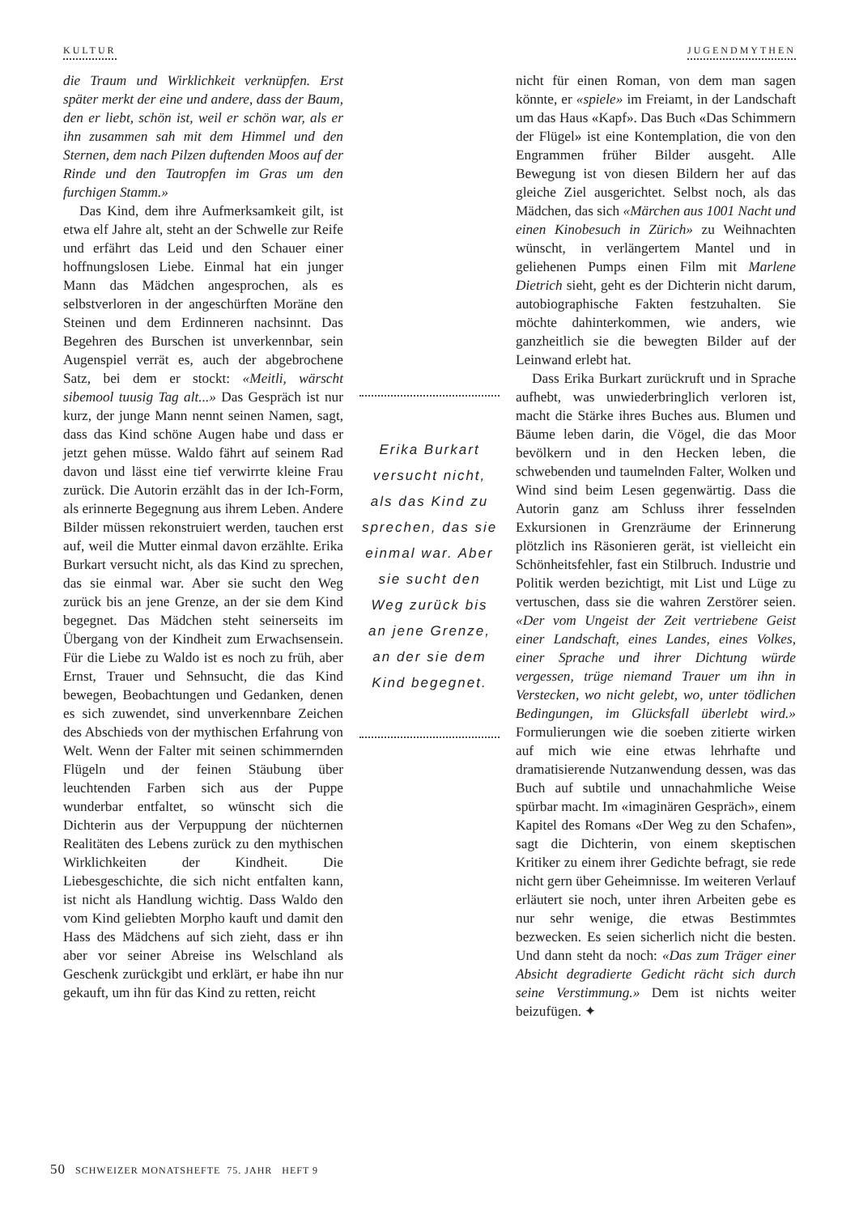KULTUR JUGENDMYTHEN
die Traum und Wirklichkeit verknüpfen. Erst später merkt der eine und andere, dass der Baum, den er liebt, schön ist, weil er schön war, als er ihn zusammen sah mit dem Himmel und den Sternen, dem nach Pilzen duftenden Moos auf der Rinde und den Tautropfen im Gras um den furchigen Stamm.»
Das Kind, dem ihre Aufmerksamkeit gilt, ist etwa elf Jahre alt, steht an der Schwelle zur Reife und erfährt das Leid und den Schauer einer hoffnungslosen Liebe. Einmal hat ein junger Mann das Mädchen angesprochen, als es selbstverloren in der angeschürften Moräne den Steinen und dem Erdinneren nachsinnt. Das Begehren des Burschen ist unverkennbar, sein Augenspiel verrät es, auch der abgebrochene Satz, bei dem er stockt: «Meitli, wärscht sibemool tuusig Tag alt...» Das Gespräch ist nur kurz, der junge Mann nennt seinen Namen, sagt, dass das Kind schöne Augen habe und dass er jetzt gehen müsse. Waldo fährt auf seinem Rad davon und lässt eine tief verwirrte kleine Frau zurück. Die Autorin erzählt das in der Ich-Form, als erinnerte Begegnung aus ihrem Leben. Andere Bilder müssen rekonstruiert werden, tauchen erst auf, weil die Mutter einmal davon erzählte. Erika Burkart versucht nicht, als das Kind zu sprechen, das sie einmal war. Aber sie sucht den Weg zurück bis an jene Grenze, an der sie dem Kind begegnet. Das Mädchen steht seinerseits im Übergang von der Kindheit zum Erwachsensein. Für die Liebe zu Waldo ist es noch zu früh, aber Ernst, Trauer und Sehnsucht, die das Kind bewegen, Beobachtungen und Gedanken, denen es sich zuwendet, sind unverkennbare Zeichen des Abschieds von der mythischen Erfahrung von Welt. Wenn der Falter mit seinen schimmernden Flügeln und der feinen Stäubung über leuchtenden Farben sich aus der Puppe wunderbar entfaltet, so wünscht sich die Dichterin aus der Verpuppung der nüchternen Realitäten des Lebens zurück zu den mythischen Wirklichkeiten der Kindheit. Die Liebesgeschichte, die sich nicht entfalten kann, ist nicht als Handlung wichtig. Dass Waldo den vom Kind geliebten Morpho kauft und damit den Hass des Mädchens auf sich zieht, dass er ihn aber vor seiner Abreise ins Welschland als Geschenk zurückgibt und erklärt, er habe ihn nur gekauft, um ihn für das Kind zu retten, reicht
Erika Burkart versucht nicht, als das Kind zu sprechen, das sie einmal war. Aber sie sucht den Weg zurück bis an jene Grenze, an der sie dem Kind begegnet.
nicht für einen Roman, von dem man sagen könnte, er «spiele» im Freiamt, in der Landschaft um das Haus «Kapf». Das Buch «Das Schimmern der Flügel» ist eine Kontemplation, die von den Engrammen früher Bilder ausgeht. Alle Bewegung ist von diesen Bildern her auf das gleiche Ziel ausgerichtet. Selbst noch, als das Mädchen, das sich «Märchen aus 1001 Nacht und einen Kinobesuch in Zürich» zu Weihnachten wünscht, in verlängertem Mantel und in geliehenen Pumps einen Film mit Marlene Dietrich sieht, geht es der Dichterin nicht darum, autobiographische Fakten festzuhalten. Sie möchte dahinterkommen, wie anders, wie ganzheitlich sie die bewegten Bilder auf der Leinwand erlebt hat.
Dass Erika Burkart zurückruft und in Sprache aufhebt, was unwiederbringlich verloren ist, macht die Stärke ihres Buches aus. Blumen und Bäume leben darin, die Vögel, die das Moor bevölkern und in den Hecken leben, die schwebenden und taumelnden Falter, Wolken und Wind sind beim Lesen gegenwärtig. Dass die Autorin ganz am Schluss ihrer fesselnden Exkursionen in Grenzräume der Erinnerung plötzlich ins Räsonieren gerät, ist vielleicht ein Schönheitsfehler, fast ein Stilbruch. Industrie und Politik werden bezichtigt, mit List und Lüge zu vertuschen, dass sie die wahren Zerstörer seien. «Der vom Ungeist der Zeit vertriebene Geist einer Landschaft, eines Landes, eines Volkes, einer Sprache und ihrer Dichtung würde vergessen, trüge niemand Trauer um ihn in Verstecken, wo nicht gelebt, wo, unter tödlichen Bedingungen, im Glücksfall überlebt wird.» Formulierungen wie die soeben zitierte wirken auf mich wie eine etwas lehrhafte und dramatisierende Nutzanwendung dessen, was das Buch auf subtile und unnachahmliche Weise spürbar macht. Im «imaginären Gespräch», einem Kapitel des Romans «Der Weg zu den Schafen», sagt die Dichterin, von einem skeptischen Kritiker zu einem ihrer Gedichte befragt, sie rede nicht gern über Geheimnisse. Im weiteren Verlauf erläutert sie noch, unter ihren Arbeiten gebe es nur sehr wenige, die etwas Bestimmtes bezwecken. Es seien sicherlich nicht die besten. Und dann steht da noch: «Das zum Träger einer Absicht degradierte Gedicht rächt sich durch seine Verstimmung.» Dem ist nichts weiter beizufügen. ✦
50 SCHWEIZER MONATSHEFTE 75. JAHR HEFT 9